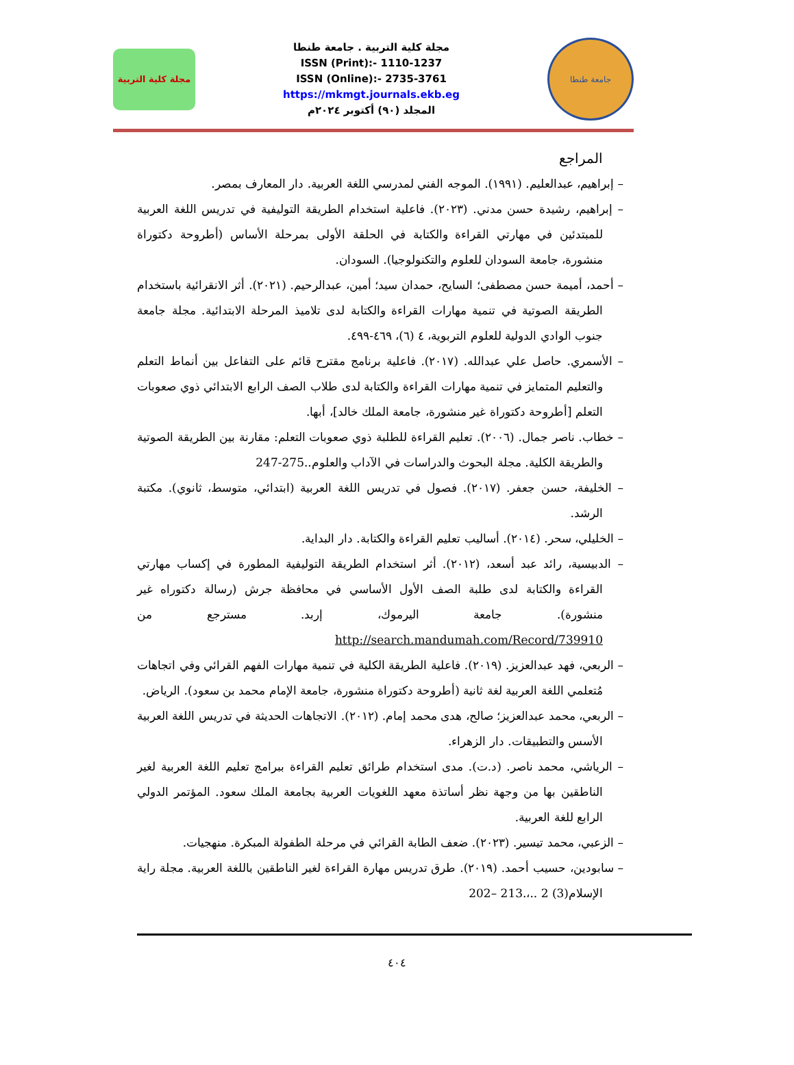مجلة كلية التربية
مجلة كلية التربية . جامعة طنطا
ISSN (Print):- 1110-1237
ISSN (Online):- 2735-3761
https://mkmgt.journals.ekb.eg
المجلد (٩٠) أكتوبر ٢٠٢٤م
جامعة طنطا
المراجع
– إبراهيم، عبدالعليم. (١٩٩١). الموجه الفني لمدرسي اللغة العربية. دار المعارف بمصر.
– إبراهيم، رشيدة حسن مدني. (٢٠٢٣). فاعلية استخدام الطريقة التوليفية في تدريس اللغة العربية للمبتدئين في مهارتي القراءة والكتابة في الحلقة الأولى بمرحلة الأساس (أطروحة دكتوراة منشورة، جامعة السودان للعلوم والتكنولوجيا). السودان.
– أحمد، أميمة حسن مصطفى؛ السايح، حمدان سيد؛ أمين، عبدالرحيم. (٢٠٢١). أثر الانقرائية باستخدام الطريقة الصوتية في تنمية مهارات القراءة والكتابة لدى تلاميذ المرحلة الابتدائية. مجلة جامعة جنوب الوادي الدولية للعلوم التربوية، ٤ (٦)، ٤٦٩-٤٩٩.
– الأسمري. حاصل علي عبدالله. (٢٠١٧). فاعلية برنامج مقترح قائم على التفاعل بين أنماط التعلم والتعليم المتمايز في تنمية مهارات القراءة والكتابة لدى طلاب الصف الرابع الابتدائي ذوي صعوبات التعلم [أطروحة دكتوراة غير منشورة، جامعة الملك خالد]، أبها.
– خطاب. ناصر جمال. (٢٠٠٦). تعليم القراءة للطلبة ذوي صعوبات التعلم: مقارنة بين الطريقة الصوتية والطريقة الكلية. مجلة البحوث والدراسات في الآداب والعلوم..275-247
– الخليفة، حسن جعفر. (٢٠١٧). فصول في تدريس اللغة العربية (ابتدائي، متوسط، ثانوي). مكتبة الرشد.
– الخليلي، سحر. (٢٠١٤). أساليب تعليم القراءة والكتابة. دار البداية.
– الدبيسية، رائد عبد أسعد، (٢٠١٢). أثر استخدام الطريقة التوليفية المطورة في إكساب مهارتي القراءة والكتابة لدى طلبة الصف الأول الأساسي في محافظة جرش (رسالة دكتوراه غير منشورة). جامعة اليرموك، إربد. مسترجع من http://search.mandumah.com/Record/739910
– الربعي، فهد عبدالعزيز. (٢٠١٩). فاعلية الطريقة الكلية في تنمية مهارات الفهم القرائي وفي اتجاهات مُتعلمي اللغة العربية لغة ثانية (أطروحة دكتوراة منشورة، جامعة الإمام محمد بن سعود). الرياض.
– الربعي، محمد عبدالعزيز؛ صالح، هدى محمد إمام. (٢٠١٢). الاتجاهات الحديثة في تدريس اللغة العربية الأسس والتطبيقات. دار الزهراء.
– الرياشي، محمد ناصر. (د.ت). مدى استخدام طرائق تعليم القراءة ببرامج تعليم اللغة العربية لغير الناطقين بها من وجهة نظر أساتذة معهد اللغويات العربية بجامعة الملك سعود. المؤتمر الدولي الرابع للغة العربية.
– الزعبي، محمد تيسير. (٢٠٢٣). ضعف الطابة القرائي في مرحلة الطفولة المبكرة. منهجيات.
– سابودين، حسيب أحمد. (٢٠١٩). طرق تدريس مهارة القراءة لغير الناطقين باللغة العربية. مجلة راية الإسلام(3) 2 ..،.213 –202
٤٠٤